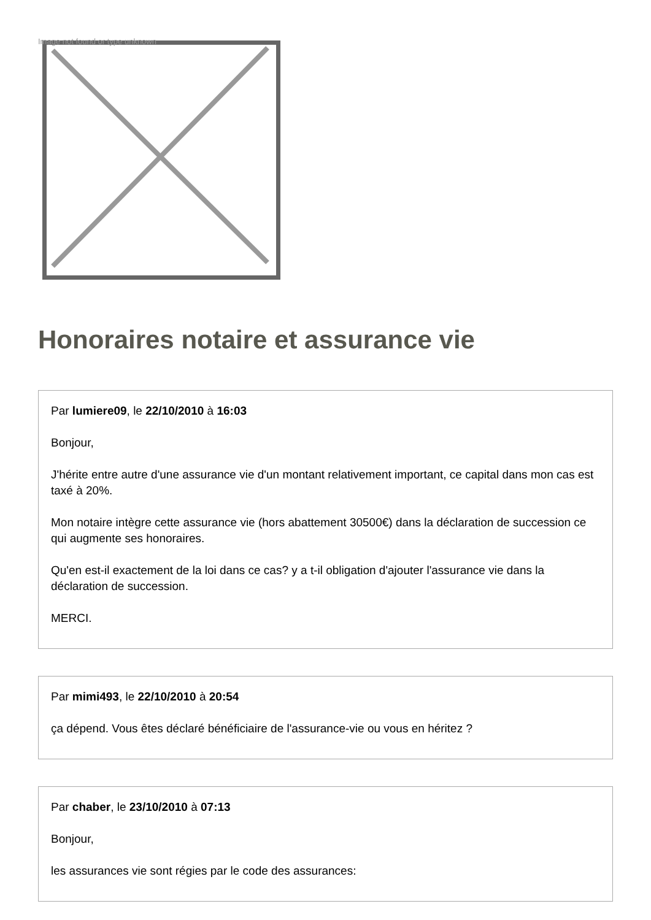Image not found or type unknown
Honoraires notaire et assurance vie
Par lumiere09, le 22/10/2010 à 16:03
Bonjour,
J'hérite entre autre d'une assurance vie d'un montant relativement important, ce capital dans mon cas est taxé à 20%.
Mon notaire intègre cette assurance vie (hors abattement 30500€) dans la déclaration de succession ce qui augmente ses honoraires.
Qu'en est-il exactement de la loi dans ce cas? y a t-il obligation d'ajouter l'assurance vie dans la déclaration de succession.
MERCI.
Par mimi493, le 22/10/2010 à 20:54
ça dépend. Vous êtes déclaré bénéficiaire de l'assurance-vie ou vous en héritez ?
Par chaber, le 23/10/2010 à 07:13
Bonjour,
les assurances vie sont régies par le code des assurances: